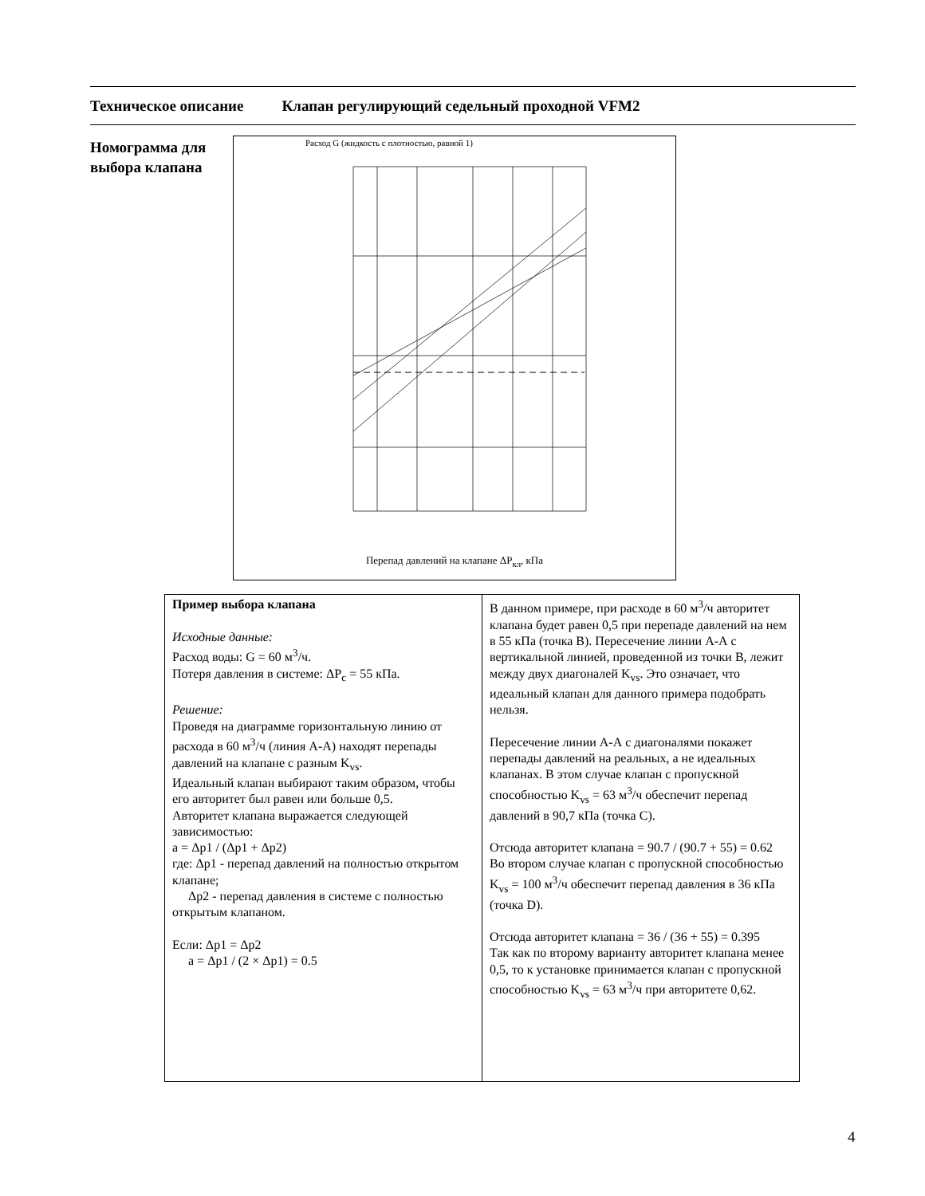Техническое описание Клапан регулирующий седельный проходной VFM2
Номограмма для
выбора клапана
Расход G (жидкость с плотностью, равной 1)
Перепад давлений на клапане ΔP<sub>кл</sub>, кПа
| Пример выбора клапана Исходные данные: Расход воды: G = 60 м<sup>3</sup>/ч. Потеря давления в системе: ΔP<sub>c</sub> = 55 кПа. Решение: Проведя на диаграмме горизонтальную линию от расхода в 60 м<sup>3</sup>/ч (линия А-А) находят перепады давлений на клапане с разным K<sub>vs</sub>. Идеальный клапан выбирают таким образом, чтобы его авторитет был равен или больше 0,5. Авторитет клапана выражается следующей зависимостью: a = Δp1 / (Δp1 + Δp2) где: Δp1 - перепад давлений на полностью открытом клапане; Δp2 - перепад давления в системе с полностью открытым клапаном. Если: Δp1 = Δp2 a = Δp1 / (2 × Δp1) = 0.5 | В данном примере, при расходе в 60 м<sup>3</sup>/ч авторитет клапана будет равен 0,5 при перепаде давлений на нем в 55 кПа (точка B). Пересечение линии А-А с вертикальной линией, проведенной из точки B, лежит между двух диагоналей K<sub>vs</sub>. Это означает, что идеальный клапан для данного примера подобрать нельзя. Пересечение линии А-А с диагоналями покажет перепады давлений на реальных, а не идеальных клапанах. В этом случае клапан с пропускной способностью K<sub>vs</sub> = 63 м<sup>3</sup>/ч обеспечит перепад давлений в 90,7 кПа (точка C). Отсюда авторитет клапана = 90.7 / (90.7 + 55) = 0.62 Во втором случае клапан с пропускной способностью K<sub>vs</sub> = 100 м<sup>3</sup>/ч обеспечит перепад давления в 36 кПа (точка D). Отсюда авторитет клапана = 36 / (36 + 55) = 0.395 Так как по второму варианту авторитет клапана менее 0,5, то к установке принимается клапан с пропускной способностью K<sub>vs</sub> = 63 м<sup>3</sup>/ч при авторитете 0,62. |
4